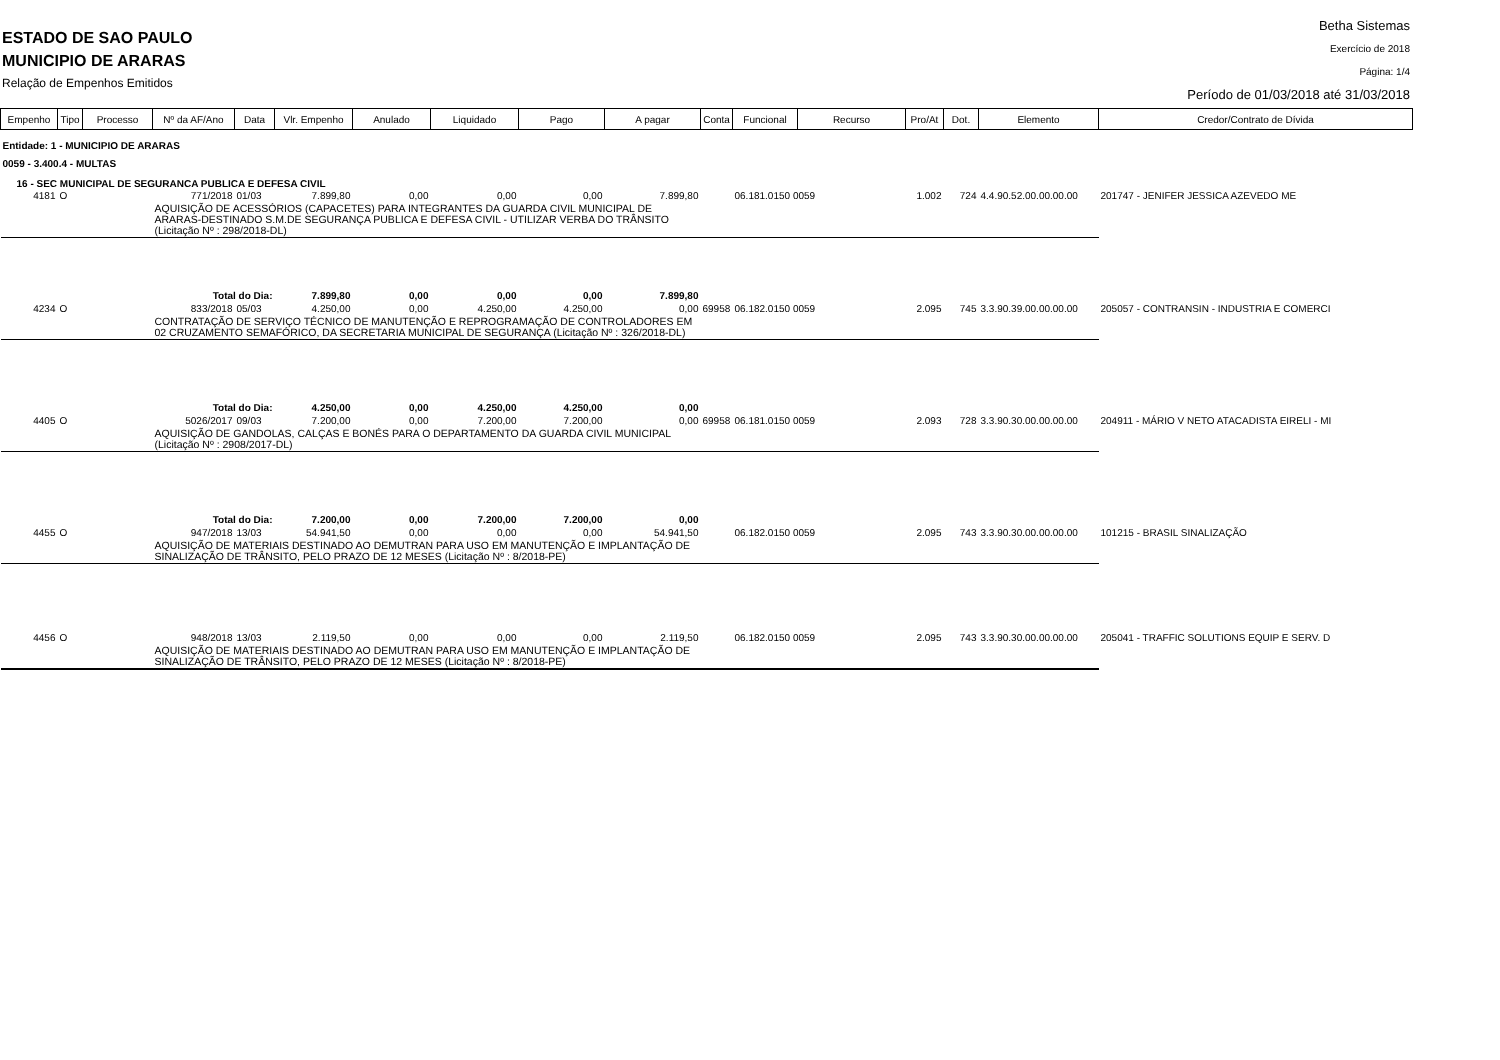ESTADO DE SAO PAULO
MUNICIPIO DE ARARAS
Relação de Empenhos Emitidos
Betha Sistemas
Exercício de 2018
Página: 1/4
Período de 01/03/2018 até 31/03/2018
| Empenho | Tipo | Processo | Nº da AF/Ano | Data | Vlr. Empenho | Anulado | Liquidado | Pago | A pagar | Conta | Funcional | Recurso | Pro/At | Dot. | Elemento | Credor/Contrato de Dívida |
| --- | --- | --- | --- | --- | --- | --- | --- | --- | --- | --- | --- | --- | --- | --- | --- | --- |
| Entidade: 1 - MUNICIPIO DE ARARAS | | | | | | | | | | | | | | | | |
| 0059 - 3.400.4 - MULTAS | | | | | | | | | | | | | | | | |
| 16 - SEC MUNICIPAL DE SEGURANCA PUBLICA E DEFESA CIVIL | | | | | | | | | | | | | | | | |
| 4181 | O | | 771/2018 | 01/03 | 7.899,80 | 0,00 | 0,00 | 0,00 | 7.899,80 | | 06.181.0150 0059 | | 1.002 | 724 | 4.4.90.52.00.00.00.00 | 201747 - JENIFER JESSICA AZEVEDO ME |
| | | | AQUISIÇÃO DE ACESSÓRIOS (CAPACETES) PARA INTEGRANTES DA GUARDA CIVIL MUNICIPAL DE ARARAS-DESTINADO S.M.DE SEGURANÇA PUBLICA E DEFESA CIVIL - UTILIZAR VERBA DO TRÂNSITO (Licitação Nº : 298/2018-DL) | | | | | | | | | | | | | |
| | | | Total do Dia: | | 7.899,80 | 0,00 | 0,00 | 0,00 | 7.899,80 | | | | | | | |
| 4234 | O | | 833/2018 | 05/03 | 4.250,00 | 0,00 | 4.250,00 | 4.250,00 | 0,00 | 69958 | 06.182.0150 0059 | | 2.095 | 745 | 3.3.90.39.00.00.00.00 | 205057 - CONTRANSIN - INDUSTRIA E COMERCI |
| | | | CONTRATAÇÃO DE SERVIÇO TÉCNICO DE MANUTENÇÃO E REPROGRAMAÇÃO DE CONTROLADORES EM 02 CRUZAMENTO SEMAFÓRICO, DA SECRETARIA MUNICIPAL DE SEGURANÇA (Licitação Nº : 326/2018-DL) | | | | | | | | | | | | | |
| | | | Total do Dia: | | 4.250,00 | 0,00 | 4.250,00 | 4.250,00 | 0,00 | | | | | | | |
| 4405 | O | | 5026/2017 | 09/03 | 7.200,00 | 0,00 | 7.200,00 | 7.200,00 | 0,00 | 69958 | 06.181.0150 0059 | | 2.093 | 728 | 3.3.90.30.00.00.00.00 | 204911 - MÁRIO V NETO ATACADISTA EIRELI - MI |
| | | | AQUISIÇÃO DE GANDOLAS, CALÇAS E BONÉS PARA O DEPARTAMENTO DA GUARDA CIVIL MUNICIPAL (Licitação Nº : 2908/2017-DL) | | | | | | | | | | | | | |
| | | | Total do Dia: | | 7.200,00 | 0,00 | 7.200,00 | 7.200,00 | 0,00 | | | | | | | |
| 4455 | O | | 947/2018 | 13/03 | 54.941,50 | 0,00 | 0,00 | 0,00 | 54.941,50 | | 06.182.0150 0059 | | 2.095 | 743 | 3.3.90.30.00.00.00.00 | 101215 - BRASIL SINALIZAÇÃO |
| | | | AQUISIÇÃO DE MATERIAIS DESTINADO AO DEMUTRAN PARA USO EM MANUTENÇÃO E IMPLANTAÇÃO DE SINALIZAÇÃO DE TRÂNSITO, PELO PRAZO DE 12 MESES (Licitação Nº : 8/2018-PE) | | | | | | | | | | | | | |
| 4456 | O | | 948/2018 | 13/03 | 2.119,50 | 0,00 | 0,00 | 0,00 | 2.119,50 | | 06.182.0150 0059 | | 2.095 | 743 | 3.3.90.30.00.00.00.00 | 205041 - TRAFFIC SOLUTIONS EQUIP E SERV. D |
| | | | AQUISIÇÃO DE MATERIAIS DESTINADO AO DEMUTRAN PARA USO EM MANUTENÇÃO E IMPLANTAÇÃO DE SINALIZAÇÃO DE TRÂNSITO, PELO PRAZO DE 12 MESES (Licitação Nº : 8/2018-PE) | | | | | | | | | | | | | |